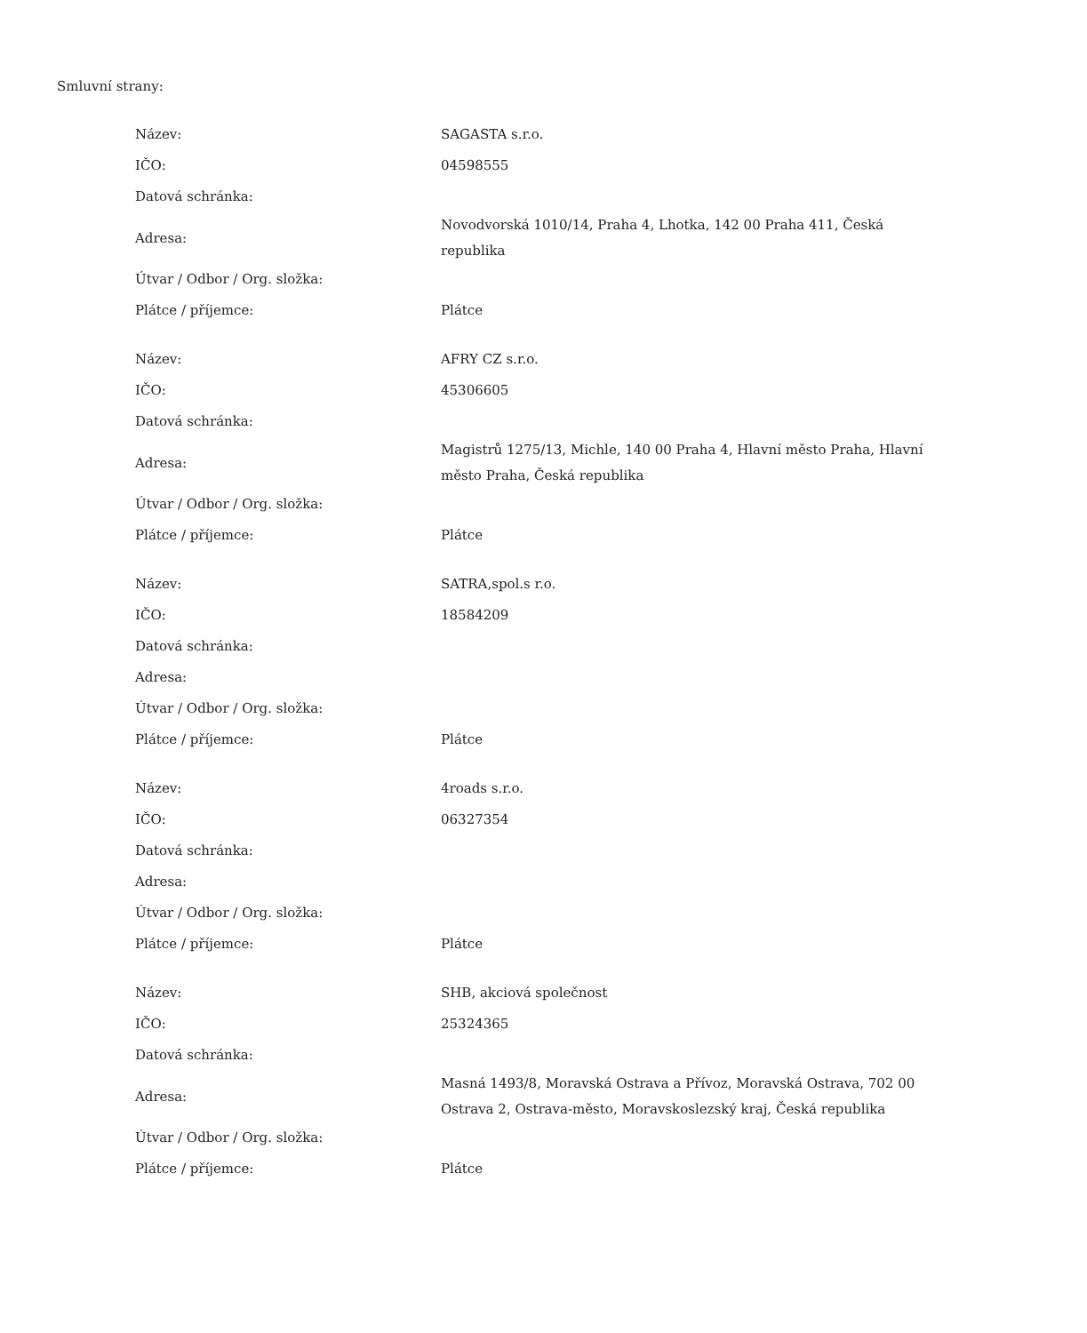Smluvní strany:
| Název: | SAGASTA s.r.o. |
| IČO: | 04598555 |
| Datová schránka: | |
| Adresa: | Novodvorská 1010/14, Praha 4, Lhotka, 142 00 Praha 411, Česká republika |
| Útvar / Odbor / Org. složka: | |
| Plátce / příjemce: | Plátce |
| Název: | AFRY CZ s.r.o. |
| IČO: | 45306605 |
| Datová schránka: | |
| Adresa: | Magistrů 1275/13, Michle, 140 00 Praha 4, Hlavní město Praha, Hlavní město Praha, Česká republika |
| Útvar / Odbor / Org. složka: | |
| Plátce / příjemce: | Plátce |
| Název: | SATRA,spol.s r.o. |
| IČO: | 18584209 |
| Datová schránka: | |
| Adresa: | |
| Útvar / Odbor / Org. složka: | |
| Plátce / příjemce: | Plátce |
| Název: | 4roads s.r.o. |
| IČO: | 06327354 |
| Datová schránka: | |
| Adresa: | |
| Útvar / Odbor / Org. složka: | |
| Plátce / příjemce: | Plátce |
| Název: | SHB, akciová společnost |
| IČO: | 25324365 |
| Datová schránka: | |
| Adresa: | Masná 1493/8, Moravská Ostrava a Přívoz, Moravská Ostrava, 702 00 Ostrava 2, Ostrava-město, Moravskoslezský kraj, Česká republika |
| Útvar / Odbor / Org. složka: | |
| Plátce / příjemce: | Plátce |